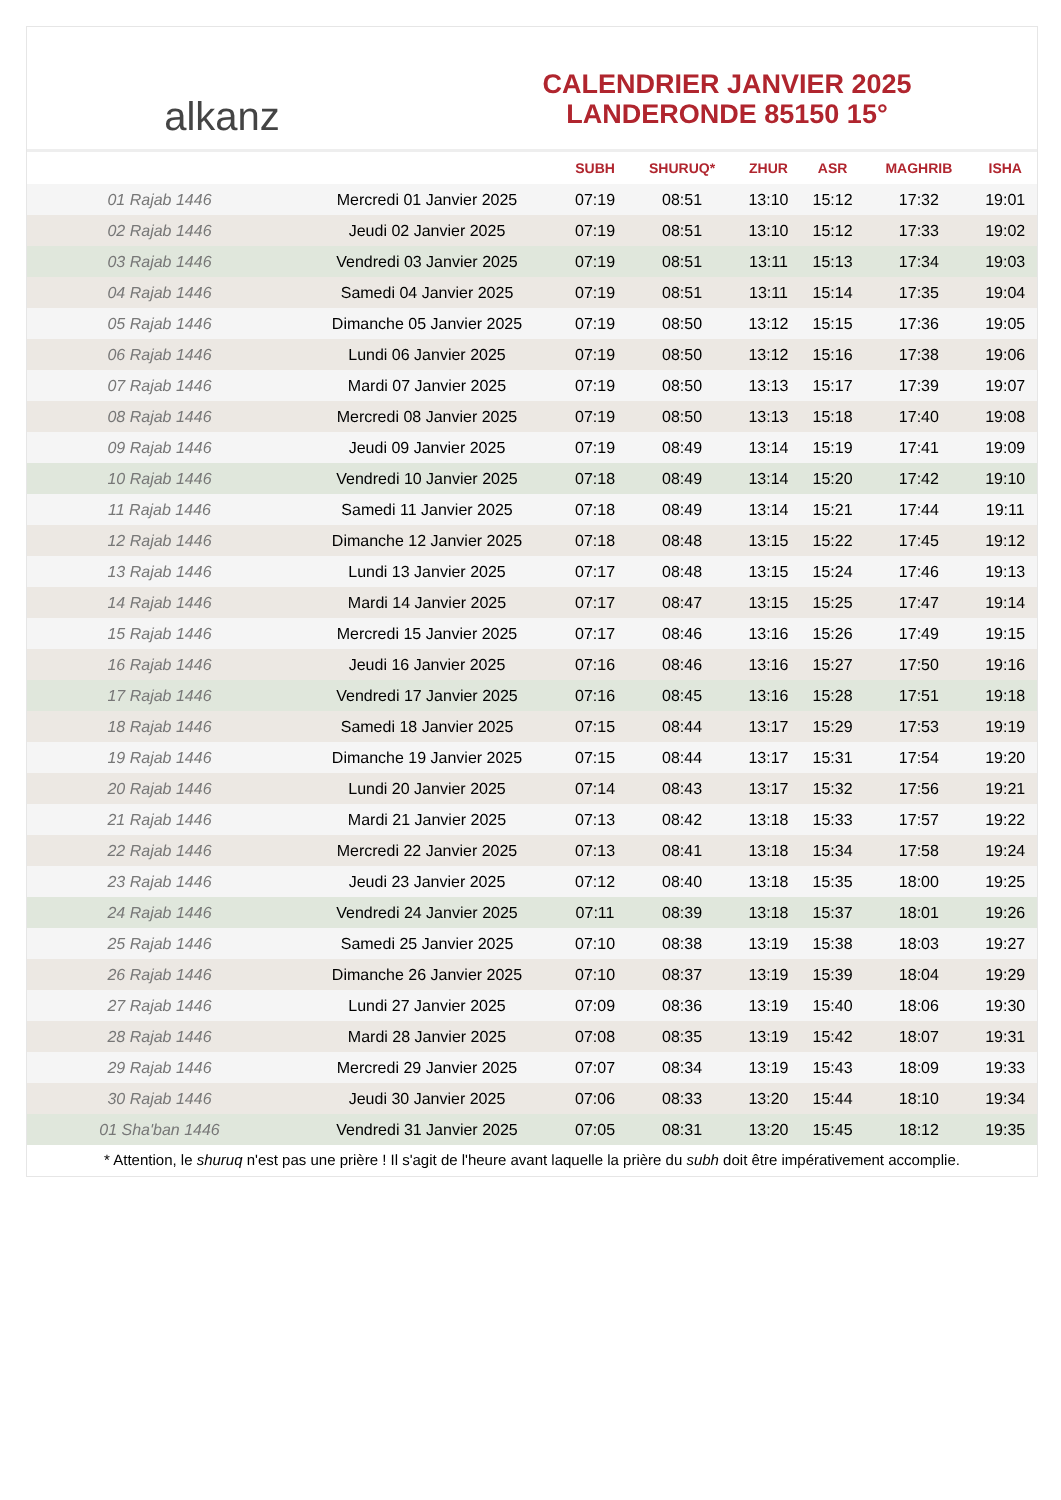alkanz
CALENDRIER JANVIER 2025
LANDERONDE 85150 15°
| | | SUBH | SHURUQ* | ZHUR | ASR | MAGHRIB | ISHA |
| --- | --- | --- | --- | --- | --- | --- | --- |
| 01 Rajab 1446 | Mercredi 01 Janvier 2025 | 07:19 | 08:51 | 13:10 | 15:12 | 17:32 | 19:01 |
| 02 Rajab 1446 | Jeudi 02 Janvier 2025 | 07:19 | 08:51 | 13:10 | 15:12 | 17:33 | 19:02 |
| 03 Rajab 1446 | Vendredi 03 Janvier 2025 | 07:19 | 08:51 | 13:11 | 15:13 | 17:34 | 19:03 |
| 04 Rajab 1446 | Samedi 04 Janvier 2025 | 07:19 | 08:51 | 13:11 | 15:14 | 17:35 | 19:04 |
| 05 Rajab 1446 | Dimanche 05 Janvier 2025 | 07:19 | 08:50 | 13:12 | 15:15 | 17:36 | 19:05 |
| 06 Rajab 1446 | Lundi 06 Janvier 2025 | 07:19 | 08:50 | 13:12 | 15:16 | 17:38 | 19:06 |
| 07 Rajab 1446 | Mardi 07 Janvier 2025 | 07:19 | 08:50 | 13:13 | 15:17 | 17:39 | 19:07 |
| 08 Rajab 1446 | Mercredi 08 Janvier 2025 | 07:19 | 08:50 | 13:13 | 15:18 | 17:40 | 19:08 |
| 09 Rajab 1446 | Jeudi 09 Janvier 2025 | 07:19 | 08:49 | 13:14 | 15:19 | 17:41 | 19:09 |
| 10 Rajab 1446 | Vendredi 10 Janvier 2025 | 07:18 | 08:49 | 13:14 | 15:20 | 17:42 | 19:10 |
| 11 Rajab 1446 | Samedi 11 Janvier 2025 | 07:18 | 08:49 | 13:14 | 15:21 | 17:44 | 19:11 |
| 12 Rajab 1446 | Dimanche 12 Janvier 2025 | 07:18 | 08:48 | 13:15 | 15:22 | 17:45 | 19:12 |
| 13 Rajab 1446 | Lundi 13 Janvier 2025 | 07:17 | 08:48 | 13:15 | 15:24 | 17:46 | 19:13 |
| 14 Rajab 1446 | Mardi 14 Janvier 2025 | 07:17 | 08:47 | 13:15 | 15:25 | 17:47 | 19:14 |
| 15 Rajab 1446 | Mercredi 15 Janvier 2025 | 07:17 | 08:46 | 13:16 | 15:26 | 17:49 | 19:15 |
| 16 Rajab 1446 | Jeudi 16 Janvier 2025 | 07:16 | 08:46 | 13:16 | 15:27 | 17:50 | 19:16 |
| 17 Rajab 1446 | Vendredi 17 Janvier 2025 | 07:16 | 08:45 | 13:16 | 15:28 | 17:51 | 19:18 |
| 18 Rajab 1446 | Samedi 18 Janvier 2025 | 07:15 | 08:44 | 13:17 | 15:29 | 17:53 | 19:19 |
| 19 Rajab 1446 | Dimanche 19 Janvier 2025 | 07:15 | 08:44 | 13:17 | 15:31 | 17:54 | 19:20 |
| 20 Rajab 1446 | Lundi 20 Janvier 2025 | 07:14 | 08:43 | 13:17 | 15:32 | 17:56 | 19:21 |
| 21 Rajab 1446 | Mardi 21 Janvier 2025 | 07:13 | 08:42 | 13:18 | 15:33 | 17:57 | 19:22 |
| 22 Rajab 1446 | Mercredi 22 Janvier 2025 | 07:13 | 08:41 | 13:18 | 15:34 | 17:58 | 19:24 |
| 23 Rajab 1446 | Jeudi 23 Janvier 2025 | 07:12 | 08:40 | 13:18 | 15:35 | 18:00 | 19:25 |
| 24 Rajab 1446 | Vendredi 24 Janvier 2025 | 07:11 | 08:39 | 13:18 | 15:37 | 18:01 | 19:26 |
| 25 Rajab 1446 | Samedi 25 Janvier 2025 | 07:10 | 08:38 | 13:19 | 15:38 | 18:03 | 19:27 |
| 26 Rajab 1446 | Dimanche 26 Janvier 2025 | 07:10 | 08:37 | 13:19 | 15:39 | 18:04 | 19:29 |
| 27 Rajab 1446 | Lundi 27 Janvier 2025 | 07:09 | 08:36 | 13:19 | 15:40 | 18:06 | 19:30 |
| 28 Rajab 1446 | Mardi 28 Janvier 2025 | 07:08 | 08:35 | 13:19 | 15:42 | 18:07 | 19:31 |
| 29 Rajab 1446 | Mercredi 29 Janvier 2025 | 07:07 | 08:34 | 13:19 | 15:43 | 18:09 | 19:33 |
| 30 Rajab 1446 | Jeudi 30 Janvier 2025 | 07:06 | 08:33 | 13:20 | 15:44 | 18:10 | 19:34 |
| 01 Sha'ban 1446 | Vendredi 31 Janvier 2025 | 07:05 | 08:31 | 13:20 | 15:45 | 18:12 | 19:35 |
* Attention, le shuruq n'est pas une prière ! Il s'agit de l'heure avant laquelle la prière du subh doit être impérativement accomplie.